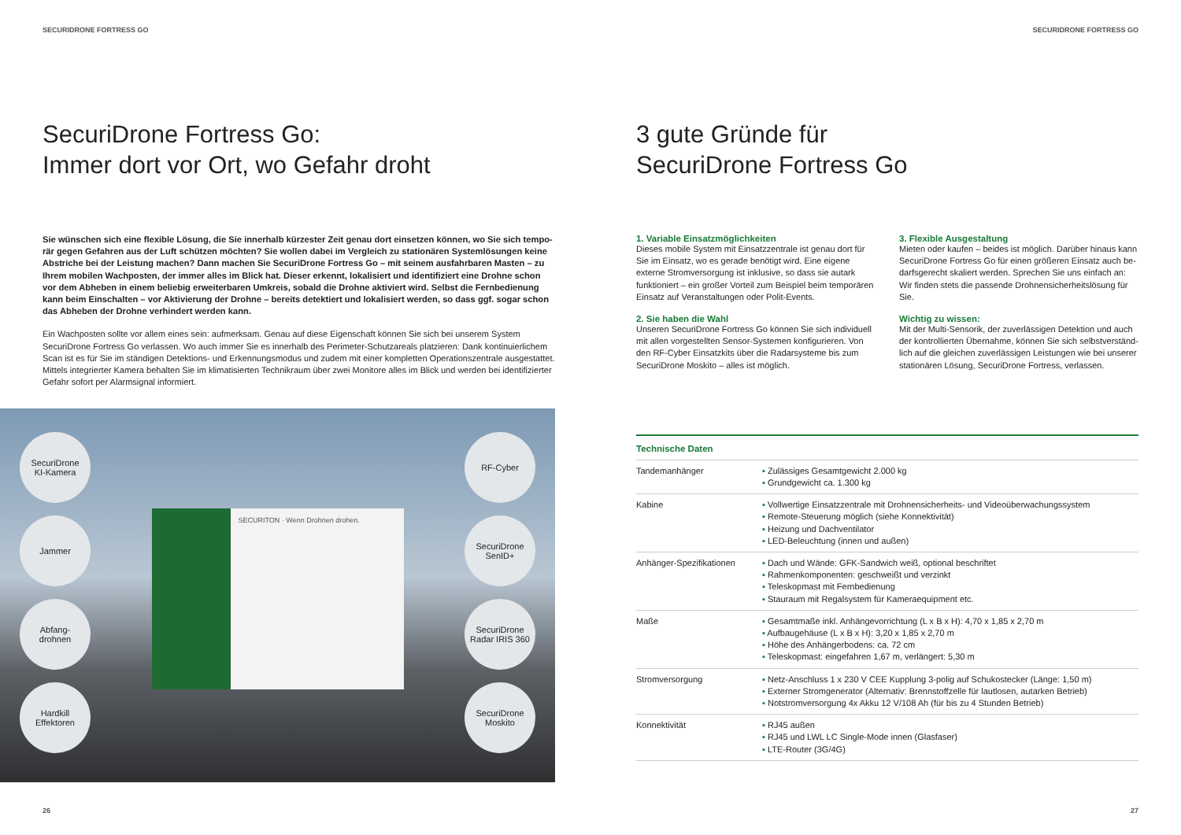SECURIDRONE FORTRESS GO
SecuriDrone Fortress Go:
Immer dort vor Ort, wo Gefahr droht
Sie wünschen sich eine flexible Lösung, die Sie innerhalb kürzester Zeit genau dort einsetzen können, wo Sie sich tempo­rär gegen Gefahren aus der Luft schützen möchten? Sie wollen dabei im Vergleich zu stationären Systemlösungen keine Abstriche bei der Leistung machen? Dann machen Sie SecuriDrone Fortress Go – mit seinem ausfahrbaren Masten – zu Ihrem mobilen Wachposten, der immer alles im Blick hat. Dieser erkennt, lokalisiert und identifiziert eine Drohne schon vor dem Abheben in einem beliebig erweiterbaren Umkreis, sobald die Drohne aktiviert wird. Selbst die Fernbedienung kann beim Einschalten – vor Aktivierung der Drohne – bereits detektiert und lokalisiert werden, so dass ggf. sogar schon das Abheben der Drohne verhindert werden kann.
Ein Wachposten sollte vor allem eines sein: aufmerksam. Genau auf diese Eigenschaft können Sie sich bei unserem System SecuriDrone Fortress Go verlassen. Wo auch immer Sie es innerhalb des Perimeter-Schutzareals platzieren: Dank kontinuier­lichem Scan ist es für Sie im ständigen Detektions- und Erkennungsmodus und zudem mit einer kompletten Operationszentrale ausgestattet. Mittels integrierter Kamera behalten Sie im klimatisierten Technikraum über zwei Monitore alles im Blick und werden bei identifizierter Gefahr sofort per Alarmsignal informiert.
SecuriDrone
KI-Kamera
Jammer
Abfang-
drohnen
Hardkill
Effektoren
SECURITON · Wenn Drohnen drohen.
RF-Cyber
SecuriDrone
SenID+
SecuriDrone
Radar IRIS 360
SecuriDrone
Moskito
26
SECURIDRONE FORTRESS GO
3 gute Gründe für
SecuriDrone Fortress Go
1. Variable Einsatzmöglichkeiten
Dieses mobile System mit Einsatzzentrale ist genau dort für Sie im Einsatz, wo es gerade benötigt wird. Eine eigene externe Stromversorgung ist inklusive, so dass sie autark funktioniert – ein großer Vorteil zum Beispiel beim tempo­rären Einsatz auf Veranstaltungen oder Polit-Events.
3. Flexible Ausgestaltung
Mieten oder kaufen – beides ist möglich. Darüber hinaus kann SecuriDrone Fortress Go für einen größeren Einsatz auch be­darfsgerecht skaliert werden. Sprechen Sie uns einfach an: Wir finden stets die passende Drohnensicherheitslösung für Sie.
2. Sie haben die Wahl
Unseren SecuriDrone Fortress Go können Sie sich individuell mit allen vorgestellten Sensor-Systemen konfigurieren. Von den RF-Cyber Einsatzkits über die Radarsysteme bis zum SecuriDrone Moskito – alles ist möglich.
Wichtig zu wissen:
Mit der Multi-Sensorik, der zuverlässigen Detektion und auch der kontrollierten Übernahme, können Sie sich selbstverständ­lich auf die gleichen zuverlässigen Leistungen wie bei unserer stationären Lösung, SecuriDrone Fortress, verlassen.
Technische Daten
| Tandemanhänger | Zulässiges Gesamtgewicht 2.000 kg Grundgewicht ca. 1.300 kg |
| Kabine | Vollwertige Einsatzzentrale mit Drohnensicherheits- und Videoüberwachungssystem Remote-Steuerung möglich (siehe Konnektivität) Heizung und Dachventilator LED-Beleuchtung (innen und außen) |
| Anhänger-Spezifikationen | Dach und Wände: GFK-Sandwich weiß, optional beschriftet Rahmenkomponenten: geschweißt und verzinkt Teleskopmast mit Fernbedienung Stauraum mit Regalsystem für Kameraequipment etc. |
| Maße | Gesamtmaße inkl. Anhängevorrichtung (L x B x H): 4,70 x 1,85 x 2,70 m Aufbaugehäuse (L x B x H): 3,20 x 1,85 x 2,70 m Höhe des Anhängerbodens: ca. 72 cm Teleskopmast: eingefahren 1,67 m, verlängert: 5,30 m |
| Stromversorgung | Netz-Anschluss 1 x 230 V CEE Kupplung 3-polig auf Schukostecker (Länge: 1,50 m) Externer Stromgenerator (Alternativ: Brennstoffzelle für lautlosen, autarken Betrieb) Notstromversorgung 4x Akku 12 V/108 Ah (für bis zu 4 Stunden Betrieb) |
| Konnektivität | RJ45 außen RJ45 und LWL LC Single-Mode innen (Glasfaser) LTE-Router (3G/4G) |
27